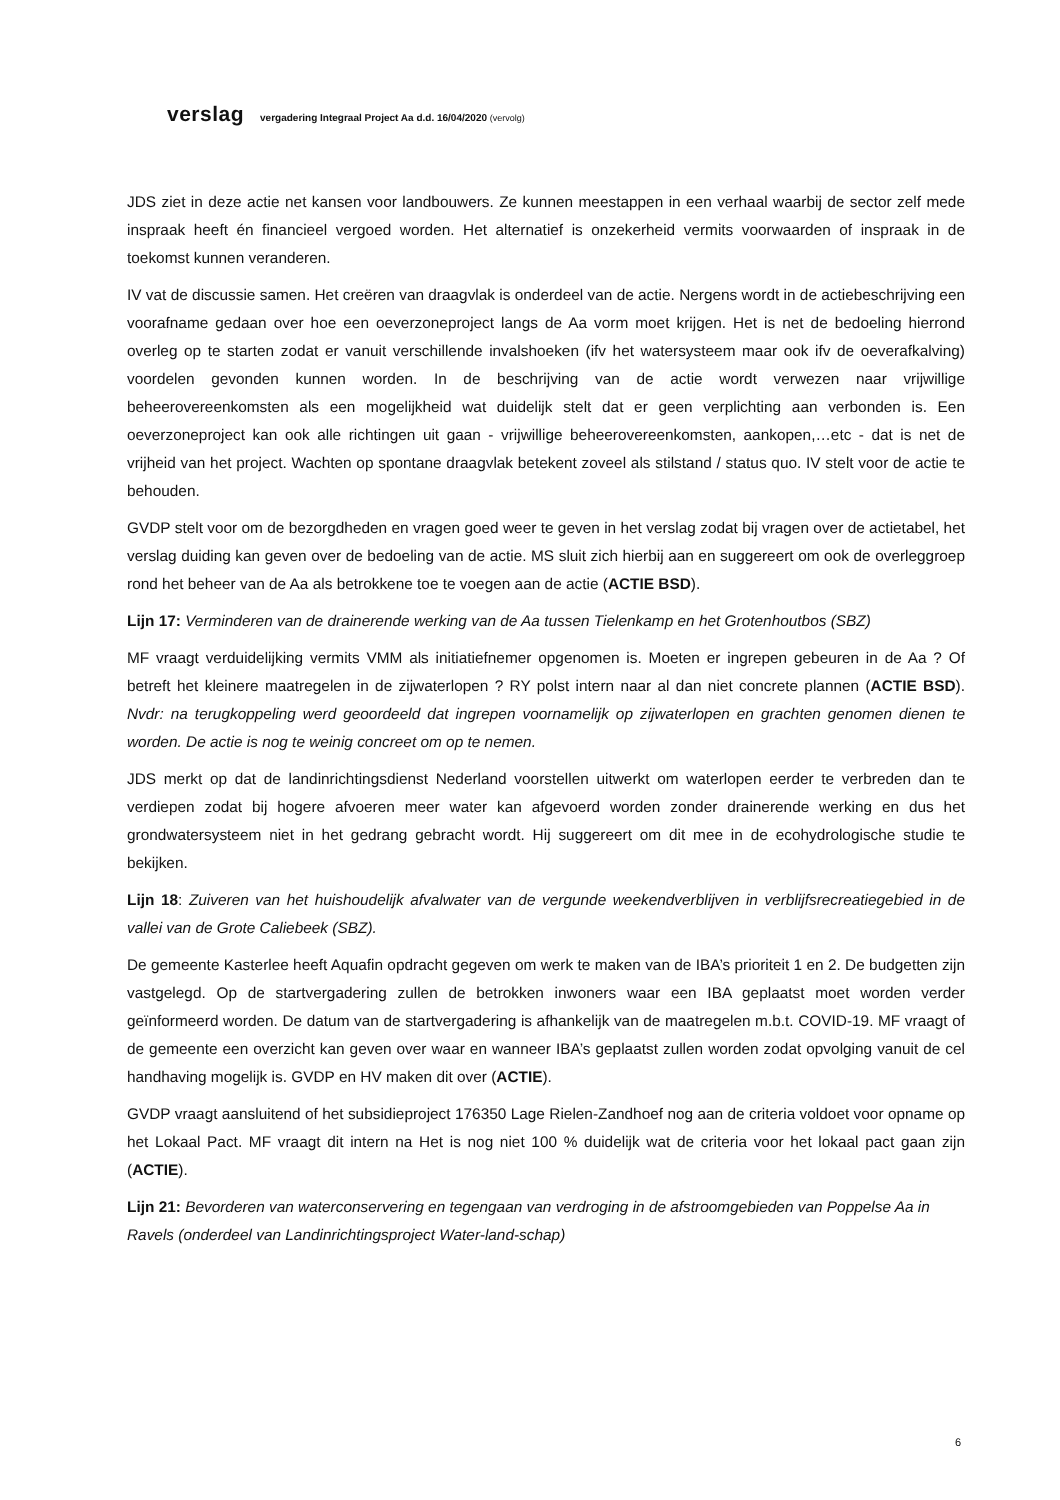verslag vergadering Integraal Project Aa d.d. 16/04/2020 (vervolg)
JDS ziet in deze actie net kansen voor landbouwers. Ze kunnen meestappen in een verhaal waarbij de sector zelf mede inspraak heeft én financieel vergoed worden. Het alternatief is onzekerheid vermits voorwaarden of inspraak in de toekomst kunnen veranderen.
IV vat de discussie samen. Het creëren van draagvlak is onderdeel van de actie. Nergens wordt in de actiebeschrijving een voorafname gedaan over hoe een oeverzoneproject langs de Aa vorm moet krijgen. Het is net de bedoeling hierrond overleg op te starten zodat er vanuit verschillende invalshoeken (ifv het watersysteem maar ook ifv de oeverafkalving) voordelen gevonden kunnen worden. In de beschrijving van de actie wordt verwezen naar vrijwillige beheerovereenkomsten als een mogelijkheid wat duidelijk stelt dat er geen verplichting aan verbonden is. Een oeverzoneproject kan ook alle richtingen uit gaan - vrijwillige beheerovereenkomsten, aankopen,…etc - dat is net de vrijheid van het project. Wachten op spontane draagvlak betekent zoveel als stilstand / status quo. IV stelt voor de actie te behouden.
GVDP stelt voor om de bezorgdheden en vragen goed weer te geven in het verslag zodat bij vragen over de actietabel, het verslag duiding kan geven over de bedoeling van de actie. MS sluit zich hierbij aan en suggereert om ook de overleggroep rond het beheer van de Aa als betrokkene toe te voegen aan de actie (ACTIE BSD).
Lijn 17: Verminderen van de drainerende werking van de Aa tussen Tielenkamp en het Grotenhoutbos (SBZ)
MF vraagt verduidelijking vermits VMM als initiatiefnemer opgenomen is. Moeten er ingrepen gebeuren in de Aa ? Of betreft het kleinere maatregelen in de zijwaterlopen ? RY polst intern naar al dan niet concrete plannen (ACTIE BSD). Nvdr: na terugkoppeling werd geoordeeld dat ingrepen voornamelijk op zijwaterlopen en grachten genomen dienen te worden. De actie is nog te weinig concreet om op te nemen.
JDS merkt op dat de landinrichtingsdienst Nederland voorstellen uitwerkt om waterlopen eerder te verbreden dan te verdiepen zodat bij hogere afvoeren meer water kan afgevoerd worden zonder drainerende werking en dus het grondwatersysteem niet in het gedrang gebracht wordt. Hij suggereert om dit mee in de ecohydrologische studie te bekijken.
Lijn 18: Zuiveren van het huishoudelijk afvalwater van de vergunde weekendverblijven in verblijfsrecreatiegebied in de vallei van de Grote Caliebeek (SBZ).
De gemeente Kasterlee heeft Aquafin opdracht gegeven om werk te maken van de IBA’s prioriteit 1 en 2. De budgetten zijn vastgelegd. Op de startvergadering zullen de betrokken inwoners waar een IBA geplaatst moet worden verder geïnformeerd worden. De datum van de startvergadering is afhankelijk van de maatregelen m.b.t. COVID-19. MF vraagt of de gemeente een overzicht kan geven over waar en wanneer IBA’s geplaatst zullen worden zodat opvolging vanuit de cel handhaving mogelijk is. GVDP en HV maken dit over (ACTIE).
GVDP vraagt aansluitend of het subsidieproject 176350 Lage Rielen-Zandhoef nog aan de criteria voldoet voor opname op het Lokaal Pact. MF vraagt dit intern na Het is nog niet 100 % duidelijk wat de criteria voor het lokaal pact gaan zijn (ACTIE).
Lijn 21: Bevorderen van waterconservering en tegengaan van verdroging in de afstroomgebieden van Poppelse Aa in Ravels (onderdeel van Landinrichtingsproject Water-land-schap)
6